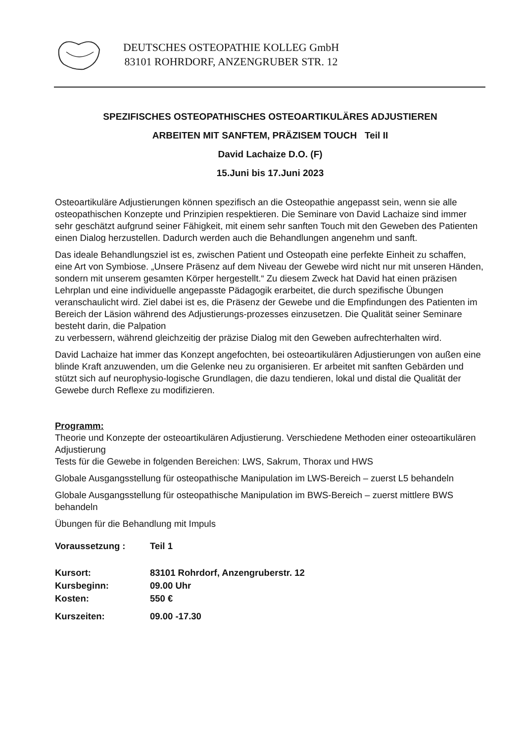DEUTSCHES OSTEOPATHIE KOLLEG GmbH
83101 ROHRDORF, ANZENGRUBER STR. 12
SPEZIFISCHES OSTEOPATHISCHES OSTEOARTIKULÄRES ADJUSTIEREN
ARBEITEN MIT SANFTEM, PRÄZISEM TOUCH Teil II
David Lachaize D.O. (F)
15.Juni bis 17.Juni 2023
Osteoartikuläre Adjustierungen können spezifisch an die Osteopathie angepasst sein, wenn sie alle osteopathischen Konzepte und Prinzipien respektieren. Die Seminare von David Lachaize sind immer sehr geschätzt aufgrund seiner Fähigkeit, mit einem sehr sanften Touch mit den Geweben des Patienten einen Dialog herzustellen. Dadurch werden auch die Behandlungen angenehm und sanft.
Das ideale Behandlungsziel ist es, zwischen Patient und Osteopath eine perfekte Einheit zu schaffen, eine Art von Symbiose. „Unsere Präsenz auf dem Niveau der Gewebe wird nicht nur mit unseren Händen, sondern mit unserem gesamten Körper hergestellt.“ Zu diesem Zweck hat David hat einen präzisen Lehrplan und eine individuelle angepasste Pädagogik erarbeitet, die durch spezifische Übungen veranschaulicht wird. Ziel dabei ist es, die Präsenz der Gewebe und die Empfindungen des Patienten im Bereich der Läsion während des Adjustierungs-prozesses einzusetzen. Die Qualität seiner Seminare besteht darin, die Palpation
zu verbessern, während gleichzeitig der präzise Dialog mit den Geweben aufrechterhalten wird.
David Lachaize hat immer das Konzept angefochten, bei osteoartikulären Adjustierungen von außen eine blinde Kraft anzuwenden, um die Gelenke neu zu organisieren. Er arbeitet mit sanften Gebärden und stützt sich auf neurophysio-logische Grundlagen, die dazu tendieren, lokal und distal die Qualität der Gewebe durch Reflexe zu modifizieren.
Programm:
Theorie und Konzepte der osteoartikulären Adjustierung. Verschiedene Methoden einer osteoartikulären Adjustierung
Tests für die Gewebe in folgenden Bereichen: LWS, Sakrum, Thorax und HWS
Globale Ausgangsstellung für osteopathische Manipulation im LWS-Bereich – zuerst L5 behandeln
Globale Ausgangsstellung für osteopathische Manipulation im BWS-Bereich – zuerst mittlere BWS behandeln
Übungen für die Behandlung mit Impuls
| Voraussetzung : | Teil 1 |
| Kursort: | 83101 Rohrdorf, Anzengruberstr. 12 |
| Kursbeginn: | 09.00 Uhr |
| Kosten: | 550 € |
| Kurszeiten: | 09.00 -17.30 |